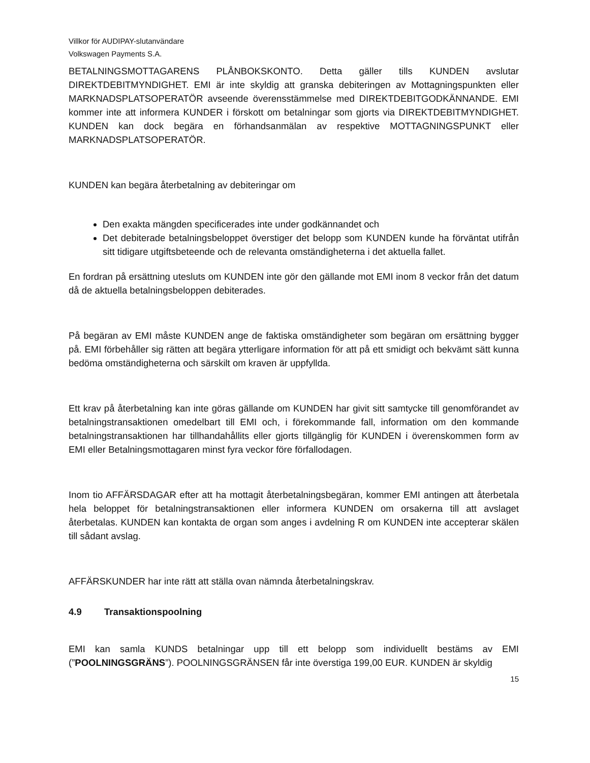Villkor för AUDIPAY-slutanvändare
Volkswagen Payments S.A.
BETALNINGSMOTTAGARENS PLÅNBOKSKONTO. Detta gäller tills KUNDEN avslutar DIREKTDEBITMYNDIGHET. EMI är inte skyldig att granska debiteringen av Mottagningspunkten eller MARKNADSPLATSOPERATÖR avseende överensstämmelse med DIREKTDEBITGODKÄNNANDE. EMI kommer inte att informera KUNDER i förskott om betalningar som gjorts via DIREKTDEBITMYNDIGHET. KUNDEN kan dock begära en förhandsanmälan av respektive MOTTAGNINGSPUNKT eller MARKNADSPLATSOPERATÖR.
KUNDEN kan begära återbetalning av debiteringar om
Den exakta mängden specificerades inte under godkännandet och
Det debiterade betalningsbeloppet överstiger det belopp som KUNDEN kunde ha förväntat utifrån sitt tidigare utgiftsbeteende och de relevanta omständigheterna i det aktuella fallet.
En fordran på ersättning utesluts om KUNDEN inte gör den gällande mot EMI inom 8 veckor från det datum då de aktuella betalningsbeloppen debiterades.
På begäran av EMI måste KUNDEN ange de faktiska omständigheter som begäran om ersättning bygger på. EMI förbehåller sig rätten att begära ytterligare information för att på ett smidigt och bekvämt sätt kunna bedöma omständigheterna och särskilt om kraven är uppfyllda.
Ett krav på återbetalning kan inte göras gällande om KUNDEN har givit sitt samtycke till genomförandet av betalningstransaktionen omedelbart till EMI och, i förekommande fall, information om den kommande betalningstransaktionen har tillhandahållits eller gjorts tillgänglig för KUNDEN i överenskommen form av EMI eller Betalningsmottagaren minst fyra veckor före förfallodagen.
Inom tio AFFÄRSDAGAR efter att ha mottagit återbetalningsbegäran, kommer EMI antingen att återbetala hela beloppet för betalningstransaktionen eller informera KUNDEN om orsakerna till att avslaget återbetalas. KUNDEN kan kontakta de organ som anges i avdelning R om KUNDEN inte accepterar skälen till sådant avslag.
AFFÄRSKUNDER har inte rätt att ställa ovan nämnda återbetalningskrav.
4.9 Transaktionspoolning
EMI kan samla KUNDS betalningar upp till ett belopp som individuellt bestäms av EMI (”POOLNINGSGRÄNS”). POOLNINGSGRÄNSEN får inte överstiga 199,00 EUR. KUNDEN är skyldig
15